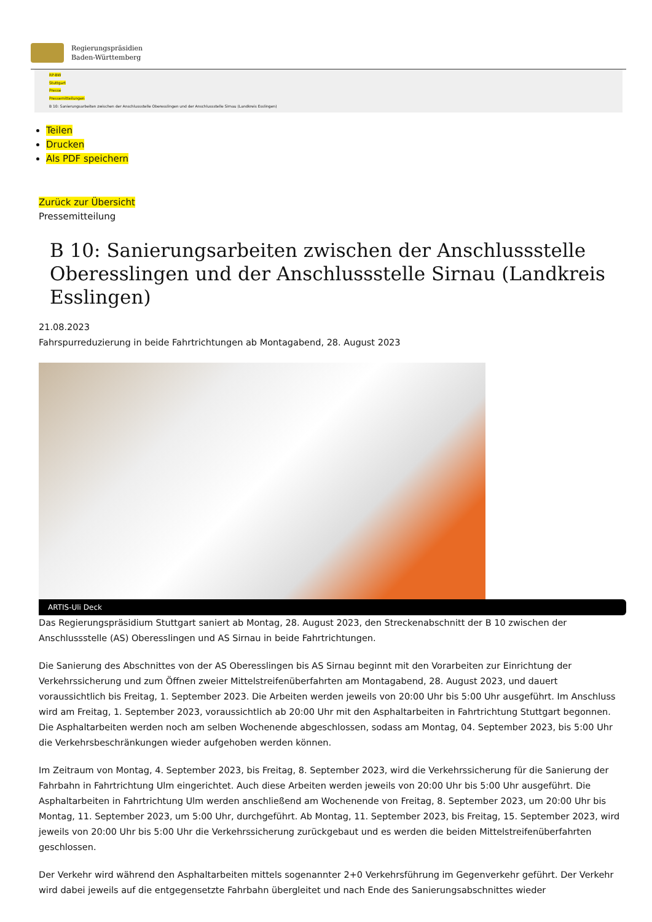Regierungspräsidien
Baden-Württemberg
RP-BW
Stuttgart
Presse
Pressemitteilungen
B 10: Sanierungsarbeiten zwischen der Anschlussstelle Oberesslingen und der Anschlussstelle Sirnau (Landkreis Esslingen)
Teilen
Drucken
Als PDF speichern
Zurück zur Übersicht
Pressemitteilung
B 10: Sanierungsarbeiten zwischen der Anschlussstelle Oberesslingen und der Anschlussstelle Sirnau (Landkreis Esslingen)
21.08.2023
Fahrspurreduzierung in beide Fahrtrichtungen ab Montagabend, 28. August 2023
ARTIS-Uli Deck
Das Regierungspräsidium Stuttgart saniert ab Montag, 28. August 2023, den Streckenabschnitt der B 10 zwischen der Anschlussstelle (AS) Oberesslingen und AS Sirnau in beide Fahrtrichtungen.
Die Sanierung des Abschnittes von der AS Oberesslingen bis AS Sirnau beginnt mit den Vorarbeiten zur Einrichtung der Verkehrssicherung und zum Öffnen zweier Mittelstreifenüberfahrten am Montagabend, 28. August 2023, und dauert voraussichtlich bis Freitag, 1. September 2023. Die Arbeiten werden jeweils von 20:00 Uhr bis 5:00 Uhr ausgeführt. Im Anschluss wird am Freitag, 1. September 2023, voraussichtlich ab 20:00 Uhr mit den Asphaltarbeiten in Fahrtrichtung Stuttgart begonnen. Die Asphaltarbeiten werden noch am selben Wochenende abgeschlossen, sodass am Montag, 04. September 2023, bis 5:00 Uhr die Verkehrsbeschränkungen wieder aufgehoben werden können.
Im Zeitraum von Montag, 4. September 2023, bis Freitag, 8. September 2023, wird die Verkehrssicherung für die Sanierung der Fahrbahn in Fahrtrichtung Ulm eingerichtet. Auch diese Arbeiten werden jeweils von 20:00 Uhr bis 5:00 Uhr ausgeführt. Die Asphaltarbeiten in Fahrtrichtung Ulm werden anschließend am Wochenende von Freitag, 8. September 2023, um 20:00 Uhr bis Montag, 11. September 2023, um 5:00 Uhr, durchgeführt. Ab Montag, 11. September 2023, bis Freitag, 15. September 2023, wird jeweils von 20:00 Uhr bis 5:00 Uhr die Verkehrssicherung zurückgebaut und es werden die beiden Mittelstreifenüberfahrten geschlossen.
Der Verkehr wird während den Asphaltarbeiten mittels sogenannter 2+0 Verkehrsführung im Gegenverkehr geführt. Der Verkehr wird dabei jeweils auf die entgegensetzte Fahrbahn übergleitet und nach Ende des Sanierungsabschnittes wieder